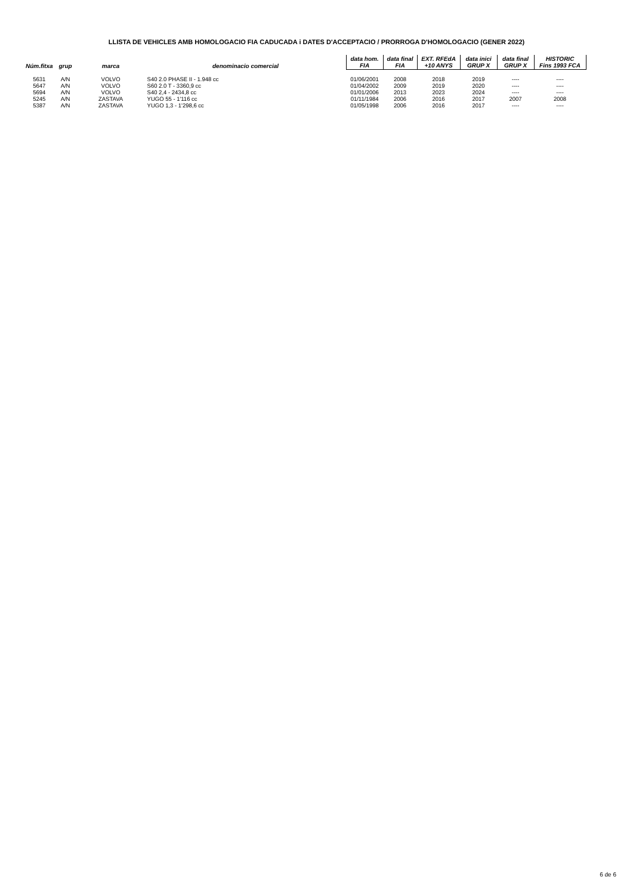LLISTA DE VEHICLES AMB HOMOLOGACIO FIA CADUCADA i DATES D'ACCEPTACIO / PRORROGA D'HOMOLOGACIO (GENER 2022)
| Núm.fitxa | grup | marca | denominacio comercial | data hom. FIA | data final FIA | EXT. RFEdA +10 ANYS | data inici GRUP X | data final GRUP X | HISTORIC Fins 1993 FCA |
| --- | --- | --- | --- | --- | --- | --- | --- | --- | --- |
| 5631 | A/N | VOLVO | S40 2.0 PHASE II - 1.948 cc | 01/06/2001 | 2008 | 2018 | 2019 | ---- | ---- |
| 5647 | A/N | VOLVO | S60 2.0 T - 3360,9 cc | 01/04/2002 | 2009 | 2019 | 2020 | ---- | ---- |
| 5694 | A/N | VOLVO | S40 2,4 - 2434,8 cc | 01/01/2006 | 2013 | 2023 | 2024 | ---- | ---- |
| 5245 | A/N | ZASTAVA | YUGO 55 - 1'116 cc | 01/11/1984 | 2006 | 2016 | 2017 | 2007 | 2008 |
| 5387 | A/N | ZASTAVA | YUGO 1,3 - 1'298,6 cc | 01/05/1998 | 2006 | 2016 | 2017 | ---- | ---- |
6 de 6